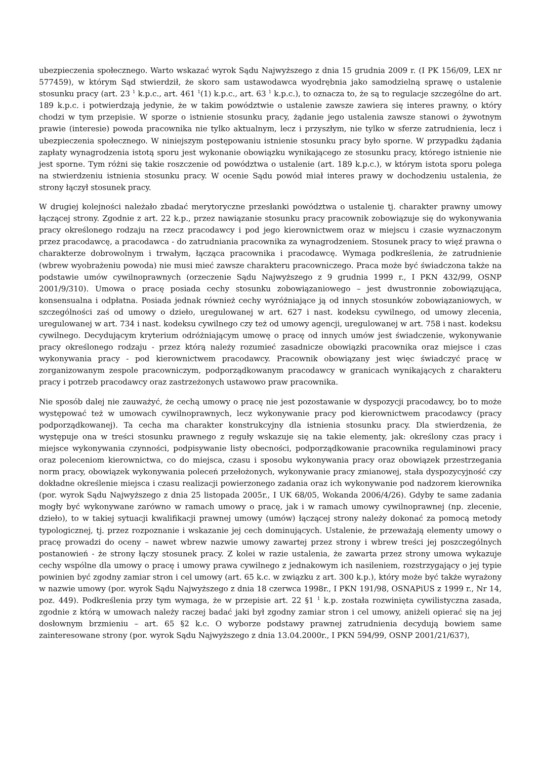ubezpieczenia społecznego. Warto wskazać wyrok Sądu Najwyższego z dnia 15 grudnia 2009 r. (I PK 156/09, LEX nr 577459), w którym Sąd stwierdził, że skoro sam ustawodawca wyodrębnia jako samodzielną sprawę o ustalenie stosunku pracy (art. 23 <sup>1</sup> k.p.c., art. 461 <sup>1</sup>(1) k.p.c., art. 63 <sup>1</sup> k.p.c.), to oznacza to, że są to regulacje szczególne do art. 189 k.p.c. i potwierdzają jedynie, że w takim powództwie o ustalenie zawsze zawiera się interes prawny, o który chodzi w tym przepisie. W sporze o istnienie stosunku pracy, żądanie jego ustalenia zawsze stanowi o żywotnym prawie (interesie) powoda pracownika nie tylko aktualnym, lecz i przyszłym, nie tylko w sferze zatrudnienia, lecz i ubezpieczenia społecznego. W niniejszym postępowaniu istnienie stosunku pracy było sporne. W przypadku żądania zapłaty wynagrodzenia istotą sporu jest wykonanie obowiązku wynikającego ze stosunku pracy, którego istnienie nie jest sporne. Tym różni się takie roszczenie od powództwa o ustalenie (art. 189 k.p.c.), w którym istota sporu polega na stwierdzeniu istnienia stosunku pracy. W ocenie Sądu powód miał interes prawy w dochodzeniu ustalenia, że strony łączył stosunek pracy.
W drugiej kolejności należało zbadać merytoryczne przesłanki powództwa o ustalenie tj. charakter prawny umowy łączącej strony. Zgodnie z art. 22 k.p., przez nawiązanie stosunku pracy pracownik zobowiązuje się do wykonywania pracy określonego rodzaju na rzecz pracodawcy i pod jego kierownictwem oraz w miejscu i czasie wyznaczonym przez pracodawcę, a pracodawca - do zatrudniania pracownika za wynagrodzeniem. Stosunek pracy to więź prawna o charakterze dobrowolnym i trwałym, łącząca pracownika i pracodawcę. Wymaga podkreślenia, że zatrudnienie (wbrew wyobrażeniu powoda) nie musi mieć zawsze charakteru pracowniczego. Praca może być świadczona także na podstawie umów cywilnoprawnych (orzeczenie Sądu Najwyższego z 9 grudnia 1999 r., I PKN 432/99, OSNP 2001/9/310). Umowa o pracę posiada cechy stosunku zobowiązaniowego – jest dwustronnie zobowiązująca, konsensualna i odpłatna. Posiada jednak również cechy wyróżniające ją od innych stosunków zobowiązaniowych, w szczególności zaś od umowy o dzieło, uregulowanej w art. 627 i nast. kodeksu cywilnego, od umowy zlecenia, uregulowanej w art. 734 i nast. kodeksu cywilnego czy też od umowy agencji, uregulowanej w art. 758 i nast. kodeksu cywilnego. Decydującym kryterium odróżniającym umowę o pracę od innych umów jest świadczenie, wykonywanie pracy określonego rodzaju - przez którą należy rozumieć zasadnicze obowiązki pracownika oraz miejsce i czas wykonywania pracy - pod kierownictwem pracodawcy. Pracownik obowiązany jest więc świadczyć pracę w zorganizowanym zespole pracowniczym, podporządkowanym pracodawcy w granicach wynikających z charakteru pracy i potrzeb pracodawcy oraz zastrzeżonych ustawowo praw pracownika.
Nie sposób dalej nie zauważyć, że cechą umowy o pracę nie jest pozostawanie w dyspozycji pracodawcy, bo to może występować też w umowach cywilnoprawnych, lecz wykonywanie pracy pod kierownictwem pracodawcy (pracy podporządkowanej). Ta cecha ma charakter konstrukcyjny dla istnienia stosunku pracy. Dla stwierdzenia, że występuje ona w treści stosunku prawnego z reguły wskazuje się na takie elementy, jak: określony czas pracy i miejsce wykonywania czynności, podpisywanie listy obecności, podporządkowanie pracownika regulaminowi pracy oraz poleceniom kierownictwa, co do miejsca, czasu i sposobu wykonywania pracy oraz obowiązek przestrzegania norm pracy, obowiązek wykonywania poleceń przełożonych, wykonywanie pracy zmianowej, stała dyspozycyjność czy dokładne określenie miejsca i czasu realizacji powierzonego zadania oraz ich wykonywanie pod nadzorem kierownika (por. wyrok Sądu Najwyższego z dnia 25 listopada 2005r., I UK 68/05, Wokanda 2006/4/26). Gdyby te same zadania mogły być wykonywane zarówno w ramach umowy o pracę, jak i w ramach umowy cywilnoprawnej (np. zlecenie, dzieło), to w takiej sytuacji kwalifikacji prawnej umowy (umów) łączącej strony należy dokonać za pomocą metody typologicznej, tj. przez rozpoznanie i wskazanie jej cech dominujących. Ustalenie, że przeważają elementy umowy o pracę prowadzi do oceny – nawet wbrew nazwie umowy zawartej przez strony i wbrew treści jej poszczególnych postanowień - że strony łączy stosunek pracy. Z kolei w razie ustalenia, że zawarta przez strony umowa wykazuje cechy wspólne dla umowy o pracę i umowy prawa cywilnego z jednakowym ich nasileniem, rozstrzygający o jej typie powinien być zgodny zamiar stron i cel umowy (art. 65 k.c. w związku z art. 300 k.p.), który może być także wyrażony w nazwie umowy (por. wyrok Sądu Najwyższego z dnia 18 czerwca 1998r., I PKN 191/98, OSNAPiUS z 1999 r., Nr 14, poz. 449). Podkreślenia przy tym wymaga, że w przepisie art. 22 §1 <sup>1</sup> k.p. została rozwinięta cywilistyczna zasada, zgodnie z którą w umowach należy raczej badać jaki był zgodny zamiar stron i cel umowy, aniżeli opierać się na jej dosłownym brzmieniu – art. 65 §2 k.c. O wyborze podstawy prawnej zatrudnienia decydują bowiem same zainteresowane strony (por. wyrok Sądu Najwyższego z dnia 13.04.2000r., I PKN 594/99, OSNP 2001/21/637),